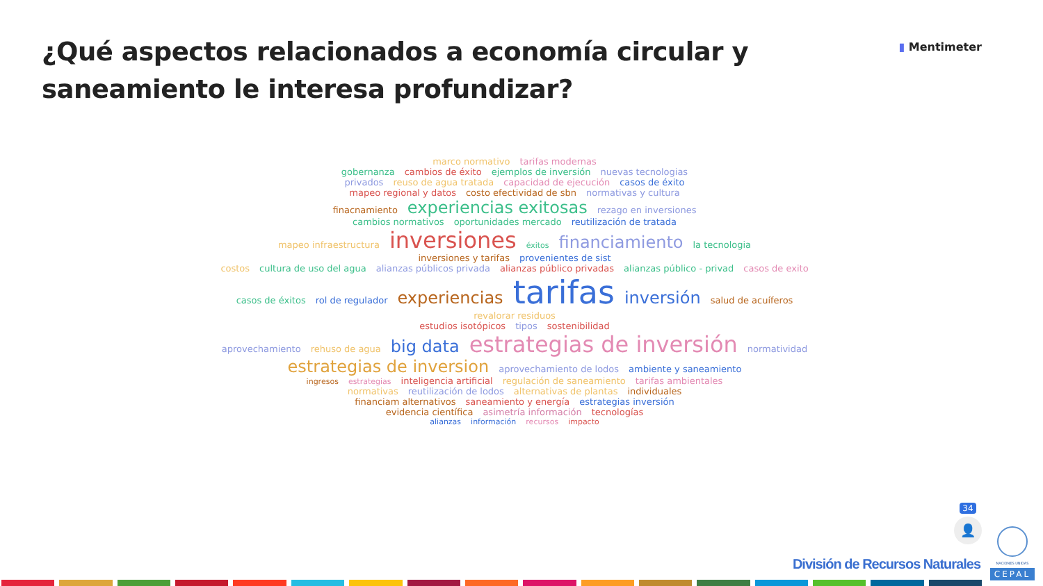¿Qué aspectos relacionados a economía circular y saneamiento le interesa profundizar?
▮ Mentimeter
marco normativo tarifas modernas
gobernanza cambios de éxito ejemplos de inversión nuevas tecnologias
privados reuso de agua tratada capacidad de ejecución casos de éxito
mapeo regional y datos costo efectividad de sbn normativas y cultura
finacnamiento experiencias exitosas rezago en inversiones
cambios normativos oportunidades mercado reutilización de tratada
mapeo infraestructura inversiones éxitos financiamiento la tecnologia
inversiones y tarifas provenientes de sist
costos cultura de uso del agua alianzas públicos privada alianzas público privadas alianzas público - privad casos de exito
casos de éxitos rol de regulador experiencias tarifas inversión salud de acuíferos revalorar residuos
estudios isotópicos tipos sostenibilidad
aprovechamiento rehuso de agua big data estrategias de inversión normatividad
estrategias de inversion aprovechamiento de lodos ambiente y saneamiento
ingresos estrategias inteligencia artificial regulación de saneamiento tarifas ambientales
normativas reutilización de lodos alternativas de plantas individuales
financiam alternativos saneamiento y energía estrategias inversión
evidencia científica asimetría información tecnologías
alianzas información recursos impacto
34
👤
División de Recursos Naturales
NACIONES UNIDAS
CEPAL